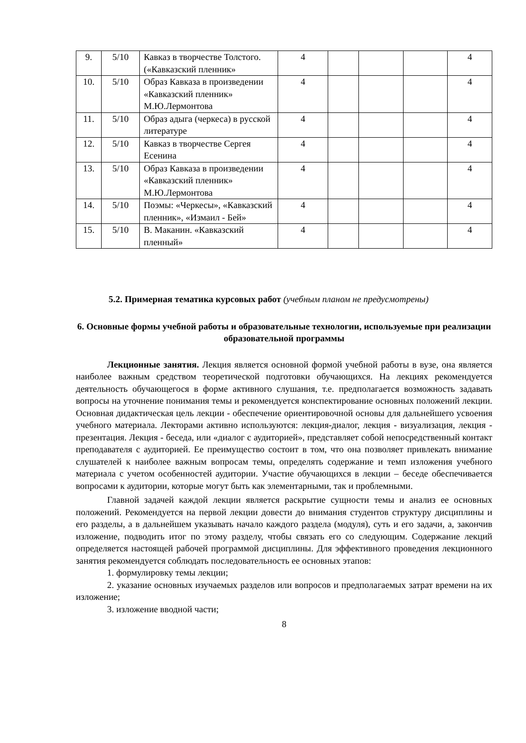| 9. | 5/10 | Кавказ в творчестве Толстого. («Кавказский пленник» | 4 | | | | 4 |
| 10. | 5/10 | Образ Кавказа в произведении «Кавказский пленник» М.Ю.Лермонтова | 4 | | | | 4 |
| 11. | 5/10 | Образ адыга (черкеса) в русской литературе | 4 | | | | 4 |
| 12. | 5/10 | Кавказ в творчестве Сергея Есенина | 4 | | | | 4 |
| 13. | 5/10 | Образ Кавказа в произведении «Кавказский пленник» М.Ю.Лермонтова | 4 | | | | 4 |
| 14. | 5/10 | Поэмы: «Черкесы», «Кавказский пленник», «Измаил - Бей» | 4 | | | | 4 |
| 15. | 5/10 | В. Маканин. «Кавказский пленный» | 4 | | | | 4 |
5.2. Примерная тематика курсовых работ (учебным планом не предусмотрены)
6. Основные формы учебной работы и образовательные технологии, используемые при реализации образовательной программы
Лекционные занятия. Лекция является основной формой учебной работы в вузе, она является наиболее важным средством теоретической подготовки обучающихся. На лекциях рекомендуется деятельность обучающегося в форме активного слушания, т.е. предполагается возможность задавать вопросы на уточнение понимания темы и рекомендуется конспектирование основных положений лекции. Основная дидактическая цель лекции - обеспечение ориентировочной основы для дальнейшего усвоения учебного материала. Лекторами активно используются: лекция-диалог, лекция - визуализация, лекция - презентация. Лекция - беседа, или «диалог с аудиторией», представляет собой непосредственный контакт преподавателя с аудиторией. Ее преимущество состоит в том, что она позволяет привлекать внимание слушателей к наиболее важным вопросам темы, определять содержание и темп изложения учебного материала с учетом особенностей аудитории. Участие обучающихся в лекции – беседе обеспечивается вопросами к аудитории, которые могут быть как элементарными, так и проблемными.
Главной задачей каждой лекции является раскрытие сущности темы и анализ ее основных положений. Рекомендуется на первой лекции довести до внимания студентов структуру дисциплины и его разделы, а в дальнейшем указывать начало каждого раздела (модуля), суть и его задачи, а, закончив изложение, подводить итог по этому разделу, чтобы связать его со следующим. Содержание лекций определяется настоящей рабочей программой дисциплины. Для эффективного проведения лекционного занятия рекомендуется соблюдать последовательность ее основных этапов:
1. формулировку темы лекции;
2. указание основных изучаемых разделов или вопросов и предполагаемых затрат времени на их изложение;
3. изложение вводной части;
8